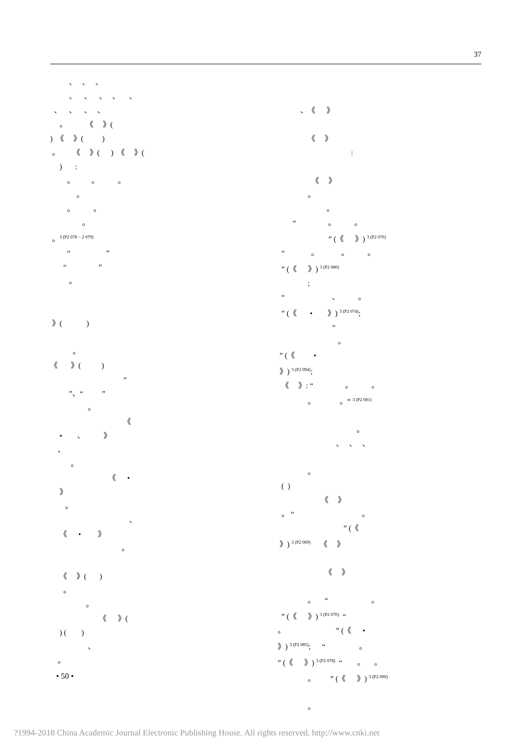37
、 、 、 、 、 、 、 、 、 、 、 、 。 《 》( ) 《 》( ) 。 《 》( ) 《 》( ) : 。 。 。 。 。 。 。 。<sup>3 (P2 078 − 2 079)</sup> “ ” “ ” 。 》( ) 。 《 》( ) “ ”、“ ” 。 《 • 、 》 、 。 《 • 》 。 、 《 • 》 。 《 》( ) 。 。 《 》( ) ( ) 、 。
、《 》 《 》 : 《 》 。 。 “ 。 。 ” (《 》) <sup>3 (P2 076)</sup> “ 。 。 。 ” (《 》) <sup>3 (P2 080)</sup> ; “ 、 。 ” (《 • 》) <sup>3 (P2 074)</sup>; “ 。 ” (《 • 》) <sup>3 (P2 094)</sup>; 《 》: “ 。 。 。 。” <sup>3 (P2 081)</sup> 。 、 、 、 。 ( ) 《 》 。 “ 。 ” (《 》) <sup>3 (P2 069)</sup> 《 》 《 》 。 “ 。 ” (《 》) <sup>3 (P2 070)</sup> “ 。 ” (《 • 》) <sup>3 (P2 085)</sup>; “ 。 ” (《 》) <sup>3 (P2 078)</sup> “ 。 。 。 ” (《 》) <sup>3 (P2 090)</sup> 。
• 50 •
?1994-2018 China Academic Journal Electronic Publishing House. All rights reserved. http://www.cnki.net